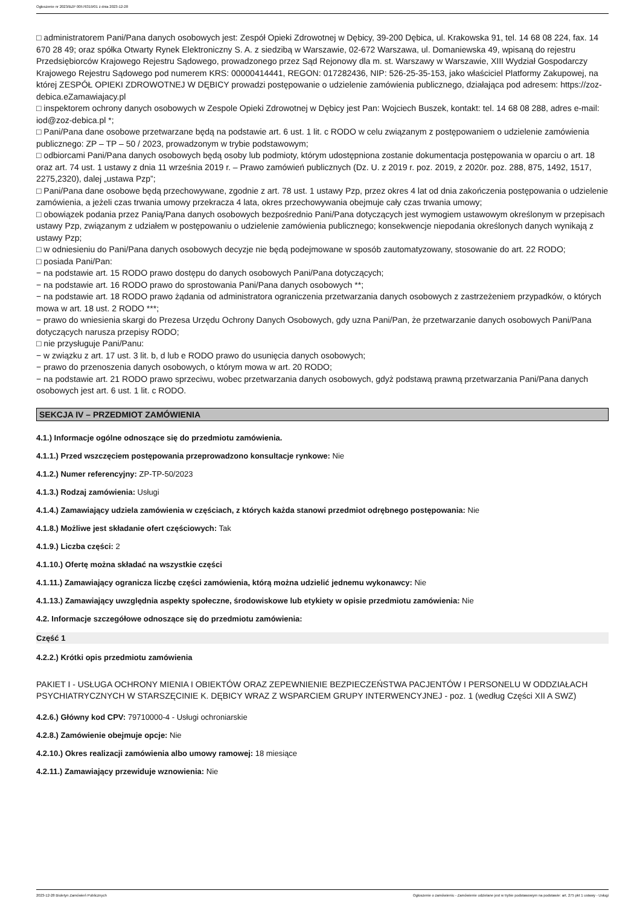Ogłoszenie nr 2023/BZP 00576319/01 z dnia 2023-12-28
□ administratorem Pani/Pana danych osobowych jest: Zespół Opieki Zdrowotnej w Dębicy, 39-200 Dębica, ul. Krakowska 91, tel. 14 68 08 224, fax. 14 670 28 49; oraz spółka Otwarty Rynek Elektroniczny S. A. z siedzibą w Warszawie, 02-672 Warszawa, ul. Domaniewska 49, wpisaną do rejestru Przedsiębiorców Krajowego Rejestru Sądowego, prowadzonego przez Sąd Rejonowy dla m. st. Warszawy w Warszawie, XIII Wydział Gospodarczy Krajowego Rejestru Sądowego pod numerem KRS: 00000414441, REGON: 017282436, NIP: 526-25-35-153, jako właściciel Platformy Zakupowej, na której ZESPÓŁ OPIEKI ZDROWOTNEJ W DĘBICY prowadzi postępowanie o udzielenie zamówienia publicznego, działająca pod adresem: https://zoz-debica.eZamawiajacy.pl
□ inspektorem ochrony danych osobowych w Zespole Opieki Zdrowotnej w Dębicy jest Pan: Wojciech Buszek, kontakt: tel. 14 68 08 288, adres e-mail: iod@zoz-debica.pl *;
□ Pani/Pana dane osobowe przetwarzane będą na podstawie art. 6 ust. 1 lit. c RODO w celu związanym z postępowaniem o udzielenie zamówienia publicznego: ZP – TP – 50 / 2023, prowadzonym w trybie podstawowym;
□ odbiorcami Pani/Pana danych osobowych będą osoby lub podmioty, którym udostępniona zostanie dokumentacja postępowania w oparciu o art. 18 oraz art. 74 ust. 1 ustawy z dnia 11 września 2019 r. – Prawo zamówień publicznych (Dz. U. z 2019 r. poz. 2019, z 2020r. poz. 288, 875, 1492, 1517, 2275,2320), dalej „ustawa Pzp”;
□ Pani/Pana dane osobowe będą przechowywane, zgodnie z art. 78 ust. 1 ustawy Pzp, przez okres 4 lat od dnia zakończenia postępowania o udzielenie zamówienia, a jeżeli czas trwania umowy przekracza 4 lata, okres przechowywania obejmuje cały czas trwania umowy;
□ obowiązek podania przez Panią/Pana danych osobowych bezpośrednio Pani/Pana dotyczących jest wymogiem ustawowym określonym w przepisach ustawy Pzp, związanym z udziałem w postępowaniu o udzielenie zamówienia publicznego; konsekwencje niepodania określonych danych wynikają z ustawy Pzp;
□ w odniesieniu do Pani/Pana danych osobowych decyzje nie będą podejmowane w sposób zautomatyzowany, stosowanie do art. 22 RODO;
□ posiada Pani/Pan:
− na podstawie art. 15 RODO prawo dostępu do danych osobowych Pani/Pana dotyczących;
− na podstawie art. 16 RODO prawo do sprostowania Pani/Pana danych osobowych **;
− na podstawie art. 18 RODO prawo żądania od administratora ograniczenia przetwarzania danych osobowych z zastrzeżeniem przypadków, o których mowa w art. 18 ust. 2 RODO ***;
− prawo do wniesienia skargi do Prezesa Urzędu Ochrony Danych Osobowych, gdy uzna Pani/Pan, że przetwarzanie danych osobowych Pani/Pana dotyczących narusza przepisy RODO;
□ nie przysługuje Pani/Panu:
− w związku z art. 17 ust. 3 lit. b, d lub e RODO prawo do usunięcia danych osobowych;
− prawo do przenoszenia danych osobowych, o którym mowa w art. 20 RODO;
− na podstawie art. 21 RODO prawo sprzeciwu, wobec przetwarzania danych osobowych, gdyż podstawą prawną przetwarzania Pani/Pana danych osobowych jest art. 6 ust. 1 lit. c RODO.
SEKCJA IV – PRZEDMIOT ZAMÓWIENIA
4.1.) Informacje ogólne odnoszące się do przedmiotu zamówienia.
4.1.1.) Przed wszczęciem postępowania przeprowadzono konsultacje rynkowe: Nie
4.1.2.) Numer referencyjny: ZP-TP-50/2023
4.1.3.) Rodzaj zamówienia: Usługi
4.1.4.) Zamawiający udziela zamówienia w częściach, z których każda stanowi przedmiot odrębnego postępowania: Nie
4.1.8.) Możliwe jest składanie ofert częściowych: Tak
4.1.9.) Liczba części: 2
4.1.10.) Ofertę można składać na wszystkie części
4.1.11.) Zamawiający ogranicza liczbę części zamówienia, którą można udzielić jednemu wykonawcy: Nie
4.1.13.) Zamawiający uwzględnia aspekty społeczne, środowiskowe lub etykiety w opisie przedmiotu zamówienia: Nie
4.2. Informacje szczegółowe odnoszące się do przedmiotu zamówienia:
Część 1
4.2.2.) Krótki opis przedmiotu zamówienia
PAKIET I - USŁUGA OCHRONY MIENIA I OBIEKTÓW ORAZ ZEPEWNIENIE BEZPIECZEŃSTWA PACJENTÓW I PERSONELU W ODDZIAŁACH PSYCHIATRYCZNYCH W STARSZĘCINIE K. DĘBICY WRAZ Z WSPARCIEM GRUPY INTERWENCYJNEJ - poz. 1 (według Części XII A SWZ)
4.2.6.) Główny kod CPV: 79710000-4 - Usługi ochroniarskie
4.2.8.) Zamówienie obejmuje opcje: Nie
4.2.10.) Okres realizacji zamówienia albo umowy ramowej: 18 miesiące
4.2.11.) Zamawiający przewiduje wznowienia: Nie
2023-12-28 Biuletyn Zamówień Publicznych Ogłoszenie o zamówieniu - Zamówienie udzielane jest w trybie podstawowym na podstawie: art. 275 pkt 1 ustawy - Usługi